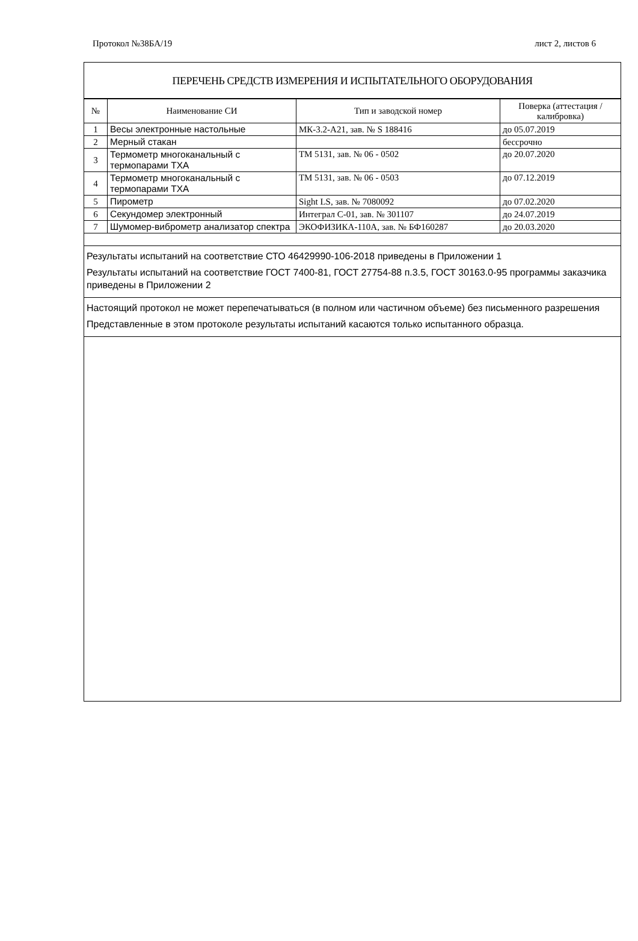Протокол №38БА/19 лист 2, листов 6
ПЕРЕЧЕНЬ СРЕДСТВ ИЗМЕРЕНИЯ И ИСПЫТАТЕЛЬНОГО ОБОРУДОВАНИЯ
| № | Наименование СИ | Тип и заводской номер | Поверка (аттестация / калибровка) |
| --- | --- | --- | --- |
| 1 | Весы электронные настольные | МК-3.2-А21, зав. № S 188416 | до 05.07.2019 |
| 2 | Мерный стакан | | бессрочно |
| 3 | Термометр многоканальный с термопарами ТХА | ТМ 5131, зав. № 06 - 0502 | до 20.07.2020 |
| 4 | Термометр многоканальный с термопарами ТХА | ТМ 5131, зав. № 06 - 0503 | до 07.12.2019 |
| 5 | Пирометр | Sight LS, зав. № 7080092 | до 07.02.2020 |
| 6 | Секундомер электронный | Интеграл С-01, зав. № 301107 | до 24.07.2019 |
| 7 | Шумомер-виброметр анализатор спектра | ЭКОФИЗИКА-110А, зав. № БФ160287 | до 20.03.2020 |
Результаты испытаний на соответствие СТО 46429990-106-2018 приведены в Приложении 1
Результаты испытаний на соответствие ГОСТ 7400-81, ГОСТ 27754-88 п.3.5, ГОСТ 30163.0-95 программы заказчика приведены в Приложении 2
Настоящий протокол не может перепечатываться (в полном или частичном объеме) без письменного разрешения
Представленные в этом протоколе результаты испытаний касаются только испытанного образца.